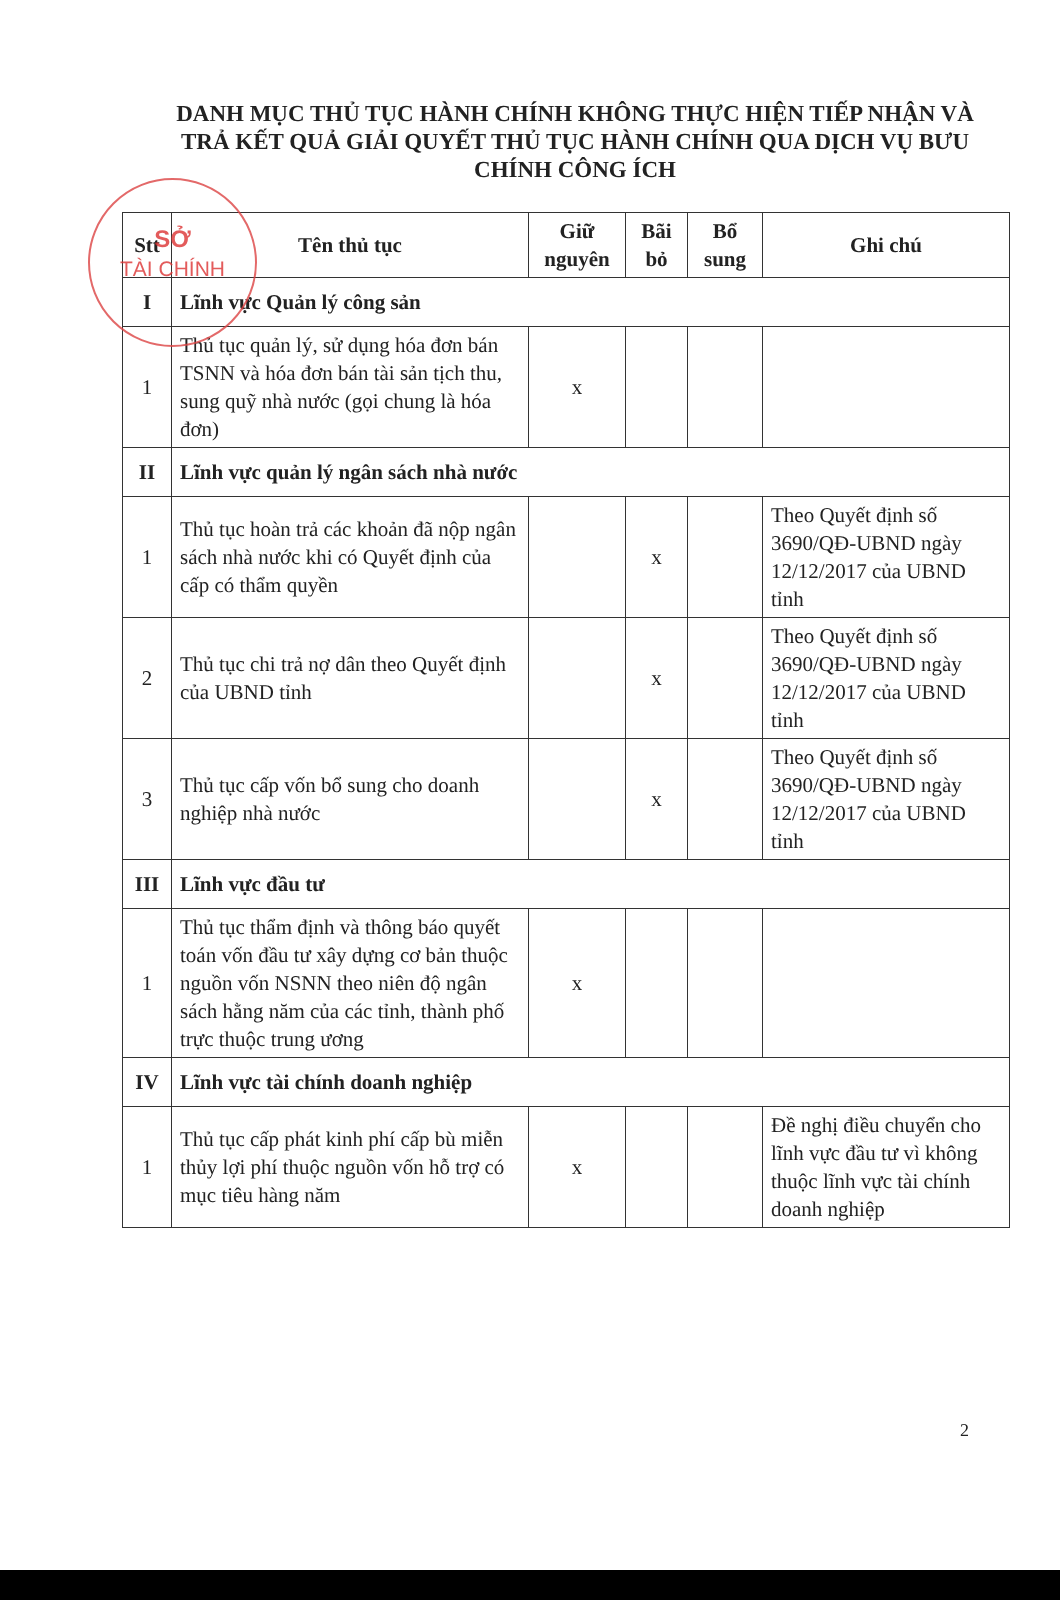SỞ
TÀI CHÍNH
DANH MỤC THỦ TỤC HÀNH CHÍNH KHÔNG THỰC HIỆN TIẾP NHẬN VÀ TRẢ KẾT QUẢ GIẢI QUYẾT THỦ TỤC HÀNH CHÍNH QUA DỊCH VỤ BƯU CHÍNH CÔNG ÍCH
| Stt | Tên thủ tục | Giữ nguyên | Bãi bỏ | Bổ sung | Ghi chú |
| --- | --- | --- | --- | --- | --- |
| I | Lĩnh vực Quản lý công sản | | | | |
| 1 | Thủ tục quản lý, sử dụng hóa đơn bán TSNN và hóa đơn bán tài sản tịch thu, sung quỹ nhà nước (gọi chung là hóa đơn) | x | | | |
| II | Lĩnh vực quản lý ngân sách nhà nước | | | | |
| 1 | Thủ tục hoàn trả các khoản đã nộp ngân sách nhà nước khi có Quyết định của cấp có thẩm quyền | | x | | Theo Quyết định số 3690/QĐ-UBND ngày 12/12/2017 của UBND tỉnh |
| 2 | Thủ tục chi trả nợ dân theo Quyết định của UBND tỉnh | | x | | Theo Quyết định số 3690/QĐ-UBND ngày 12/12/2017 của UBND tỉnh |
| 3 | Thủ tục cấp vốn bổ sung cho doanh nghiệp nhà nước | | x | | Theo Quyết định số 3690/QĐ-UBND ngày 12/12/2017 của UBND tỉnh |
| III | Lĩnh vực đầu tư | | | | |
| 1 | Thủ tục thẩm định và thông báo quyết toán vốn đầu tư xây dựng cơ bản thuộc nguồn vốn NSNN theo niên độ ngân sách hằng năm của các tỉnh, thành phố trực thuộc trung ương | x | | | |
| IV | Lĩnh vực tài chính doanh nghiệp | | | | |
| 1 | Thủ tục cấp phát kinh phí cấp bù miễn thủy lợi phí thuộc nguồn vốn hỗ trợ có mục tiêu hàng năm | x | | | Đề nghị điều chuyển cho lĩnh vực đầu tư vì không thuộc lĩnh vực tài chính doanh nghiệp |
2